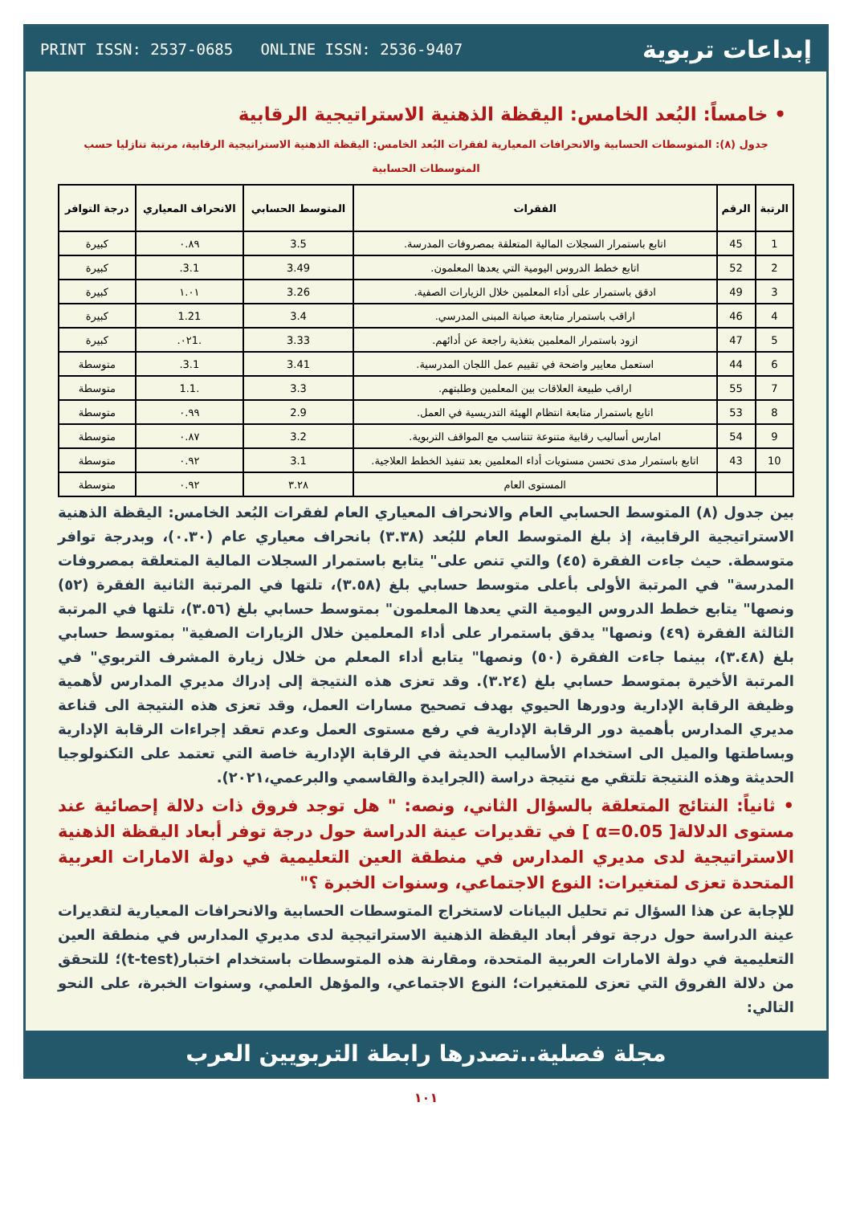PRINT ISSN: 2537-0685 ONLINE ISSN: 2536-9407 إبداعات تربوية
• خامساً: البُعد الخامس: اليقظة الذهنية الاستراتيجية الرقابية
جدول (٨): المتوسطات الحسابية والانحرافات المعيارية لفقرات البُعد الخامس: اليقظة الذهنية الاستراتيجية الرقابية، مرتبة تنازليا حسب المتوسطات الحسابية
| الرتبة | الرقم | الفقرات | المتوسط الحسابي | الانحراف المعياري | درجة التوافر |
| --- | --- | --- | --- | --- | --- |
| 1 | 45 | اتابع باستمرار السجلات المالية المتعلقة بمصروفات المدرسة. | 3.5 | ٠.٨٩ | كبيرة |
| 2 | 52 | اتابع خطط الدروس اليومية التي يعدها المعلمون. | 3.49 | 3.1. | كبيرة |
| 3 | 49 | ادقق باستمرار على أداء المعلمين خلال الزيارات الصفية. | 3.26 | ١.٠١ | كبيرة |
| 4 | 46 | اراقب باستمرار متابعة صيانة المبنى المدرسي. | 3.4 | 1.21 | كبيرة |
| 5 | 47 | ازود باستمرار المعلمين بتغذية راجعة عن أدائهم. | 3.33 | .٠٢1. | كبيرة |
| 6 | 44 | استعمل معايير واضحة في تقييم عمل اللجان المدرسية. | 3.41 | 3.1. | متوسطة |
| 7 | 55 | اراقب طبيعة العلاقات بين المعلمين وطلبتهم. | 3.3 | .1.1 | متوسطة |
| 8 | 53 | اتابع باستمرار متابعة انتظام الهيئة التدريسية في العمل. | 2.9 | ٠.٩٩ | متوسطة |
| 9 | 54 | امارس أساليب رقابية متنوعة تتناسب مع المواقف التربوية. | 3.2 | ٠.٨٧ | متوسطة |
| 10 | 43 | اتابع باستمرار مدى تحسن مستويات أداء المعلمين بعد تنفيذ الخطط العلاجية. | 3.1 | ٠.٩٢ | متوسطة |
| | | المستوى العام | ٣.٢٨ | ٠.٩٢ | متوسطة |
بين جدول (٨) المتوسط الحسابي العام والانحراف المعياري العام لفقرات البُعد الخامس: اليقظة الذهنية الاستراتيجية الرقابية، إذ بلغ المتوسط العام للبُعد (٣.٣٨) بانحراف معياري عام (٠.٣٠)، وبدرجة توافر متوسطة. حيث جاءت الفقرة (٤٥) والتي تنص على" يتابع باستمرار السجلات المالية المتعلقة بمصروفات المدرسة" في المرتبة الأولى بأعلى متوسط حسابي بلغ (٣.٥٨)، تلتها في المرتبة الثانية الفقرة (٥٢) ونصها" يتابع خطط الدروس اليومية التي يعدها المعلمون" بمتوسط حسابي بلغ (٣.٥٦)، تلتها في المرتبة الثالثة الفقرة (٤٩) ونصها" يدقق باستمرار على أداء المعلمين خلال الزيارات الصفية" بمتوسط حسابي بلغ (٣.٤٨)، بينما جاءت الفقرة (٥٠) ونصها" يتابع أداء المعلم من خلال زيارة المشرف التربوي" في المرتبة الأخيرة بمتوسط حسابي بلغ (٣.٢٤). وقد تعزى هذه النتيجة إلى إدراك مديري المدارس لأهمية وظيفة الرقابة الإدارية ودورها الحيوي بهدف تصحيح مسارات العمل، وقد تعزى هذه النتيجة الى قناعة مديري المدارس بأهمية دور الرقابة الإدارية في رفع مستوى العمل وعدم تعقد إجراءات الرقابة الإدارية وبساطتها والميل الى استخدام الأساليب الحديثة في الرقابة الإدارية خاصة التي تعتمد على التكنولوجيا الحديثة وهذه النتيجة تلتقي مع نتيجة دراسة (الجرايدة والقاسمي والبرعمي،٢٠٢١).
• ثانياً: النتائج المتعلقة بالسؤال الثاني، ونصه: " هل توجد فروق ذات دلالة إحصائية عند مستوى الدلالة[ α=0.05 ] في تقديرات عينة الدراسة حول درجة توفر أبعاد اليقظة الذهنية الاستراتيجية لدى مديري المدارس في منطقة العين التعليمية في دولة الامارات العربية المتحدة تعزى لمتغيرات: النوع الاجتماعي، وسنوات الخبرة ؟"
للإجابة عن هذا السؤال تم تحليل البيانات لاستخراج المتوسطات الحسابية والانحرافات المعيارية لتقديرات عينة الدراسة حول درجة توفر أبعاد اليقظة الذهنية الاستراتيجية لدى مديري المدارس في منطقة العين التعليمية في دولة الامارات العربية المتحدة، ومقارنة هذه المتوسطات باستخدام اختبار(t-test)؛ للتحقق من دلالة الفروق التي تعزى للمتغيرات؛ النوع الاجتماعي، والمؤهل العلمي، وسنوات الخبرة، على النحو التالي:
مجلة فصلية..تصدرها رابطة التربويين العرب
١٠١